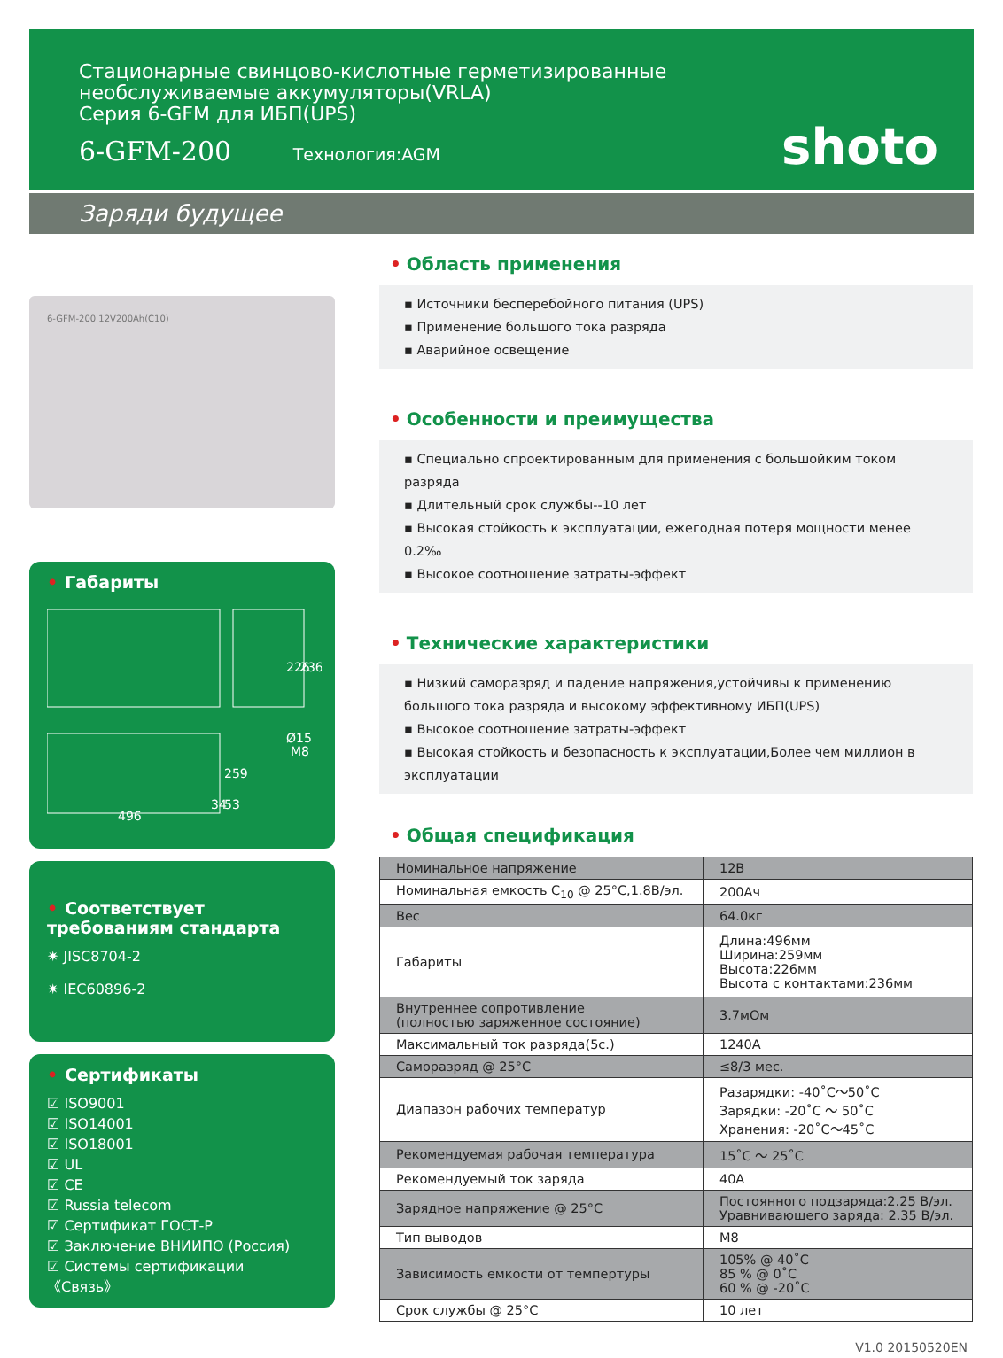Стационарные свинцово-кислотные герметизированные
необслуживаемые аккумуляторы(VRLA)
Серия 6-GFM для ИБП(UPS)
6-GFM-200 Технология:AGM
shoto
Заряди будущее
6-GFM-200 12V200Ah(C10)
• Габариты
226
236
496
259
53
34
Ø15
M8
• Соответствует требованиям стандарта
✷ JISC8704-2
✷ IEC60896-2
• Сертификаты
☑ ISO9001
☑ ISO14001
☑ ISO18001
☑ UL
☑ CE
☑ Russia telecom
☑ Сертификат ГОСТ-Р
☑ Заключение ВНИИПО (Россия)
☑ Системы сертификации 《Связь》
• Область применения
▪ Источники бесперебойного питания (UPS)
▪ Применение большого тока разряда
▪ Аварийное освещение
• Особенности и преимущества
▪ Специально спроектированным для применения с большойким током разряда
▪ Длительный срок службы--10 лет
▪ Высокая стойкость к эксплуатации, ежегодная потеря мощности менее 0.2‰
▪ Высокое соотношение затраты-эффект
• Технические характеристики
▪ Низкий саморазряд и падение напряжения,устойчивы к применению большого тока разряда и высокому эффективному ИБП(UPS)
▪ Высокое соотношение затраты-эффект
▪ Высокая стойкость и безопасность к эксплуатации,Более чем миллион в эксплуатации
• Общая спецификация
| Номинальное напряжение | 12В |
| Номинальная емкость C<sub>10</sub> @ 25°C,1.8В/эл. | 200Ач |
| Вес | 64.0кг |
| Габариты | Длина:496мм Ширина:259мм Высота:226мм Высота с контактами:236мм |
| Внутреннее сопротивление (полностью заряженное состояние) | 3.7мОм |
| Максимальный ток разряда(5с.) | 1240А |
| Саморазряд @ 25°C | ≤8/3 мес. |
| Диапазон рабочих температур | Разарядки: -40˚C～50˚C Зарядки: -20˚C ～ 50˚C Хранения: -20˚C～45˚C |
| Рекомендуемая рабочая температура | 15˚C ～ 25˚C |
| Рекомендуемый ток заряда | 40А |
| Зарядное напряжение @ 25°C | Постоянного подзаряда:2.25 В/эл. Уравнивающего заряда: 2.35 В/эл. |
| Тип выводов | M8 |
| Зависимость емкости от темпертуры | 105% @ 40˚C 85 % @ 0˚C 60 % @ -20˚C |
| Срок службы @ 25°C | 10 лет |
V1.0 20150520EN